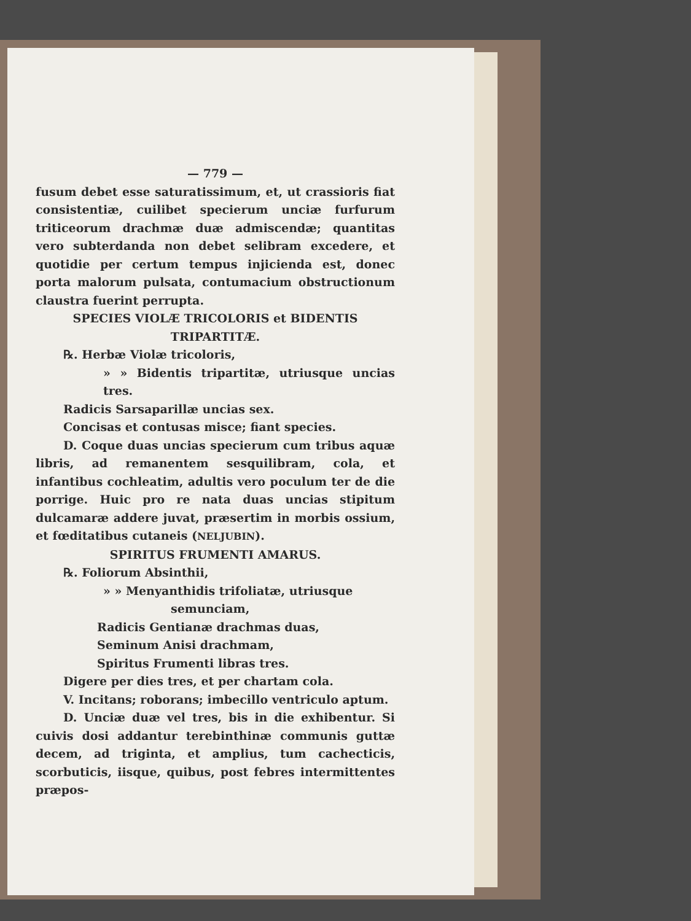— 779 —
fusum debet esse saturatissimum, et, ut crassioris fiat consistentiæ, cuilibet specierum unciæ furfurum triticeorum drachmæ duæ admiscendæ; quantitas vero subterdanda non debet selibram excedere, et quotidie per certum tempus injicienda est, donec porta malorum pulsata, contumacium obstructionum claustra fuerint perrupta.
SPECIES VIOLÆ TRICOLORIS et BIDENTIS TRIPARTITÆ.
℞. Herbæ Violæ tricoloris,
» » Bidentis tripartitæ, utriusque uncias tres.
Radicis Sarsaparillæ uncias sex.
Concisas et contusas misce; fiant species.
D. Coque duas uncias specierum cum tribus aquæ libris, ad remanentem sesquilibram, cola, et infantibus cochleatim, adultis vero poculum ter de die porrige. Huic pro re nata duas uncias stipitum dulcamaræ addere juvat, præsertim in morbis ossium, et fœditatibus cutaneis (NELJUBIN).
SPIRITUS FRUMENTI AMARUS.
℞. Foliorum Absinthii,
» » Menyanthidis trifoliatæ, utriusque
semunciam,
Radicis Gentianæ drachmas duas,
Seminum Anisi drachmam,
Spiritus Frumenti libras tres.
Digere per dies tres, et per chartam cola.
V. Incitans; roborans; imbecillo ventriculo aptum.
D. Unciæ duæ vel tres, bis in die exhibentur. Si cuivis dosi addantur terebinthinæ communis guttæ decem, ad triginta, et amplius, tum cachecticis, scorbuticis, iisque, quibus, post febres intermittentes præpos-